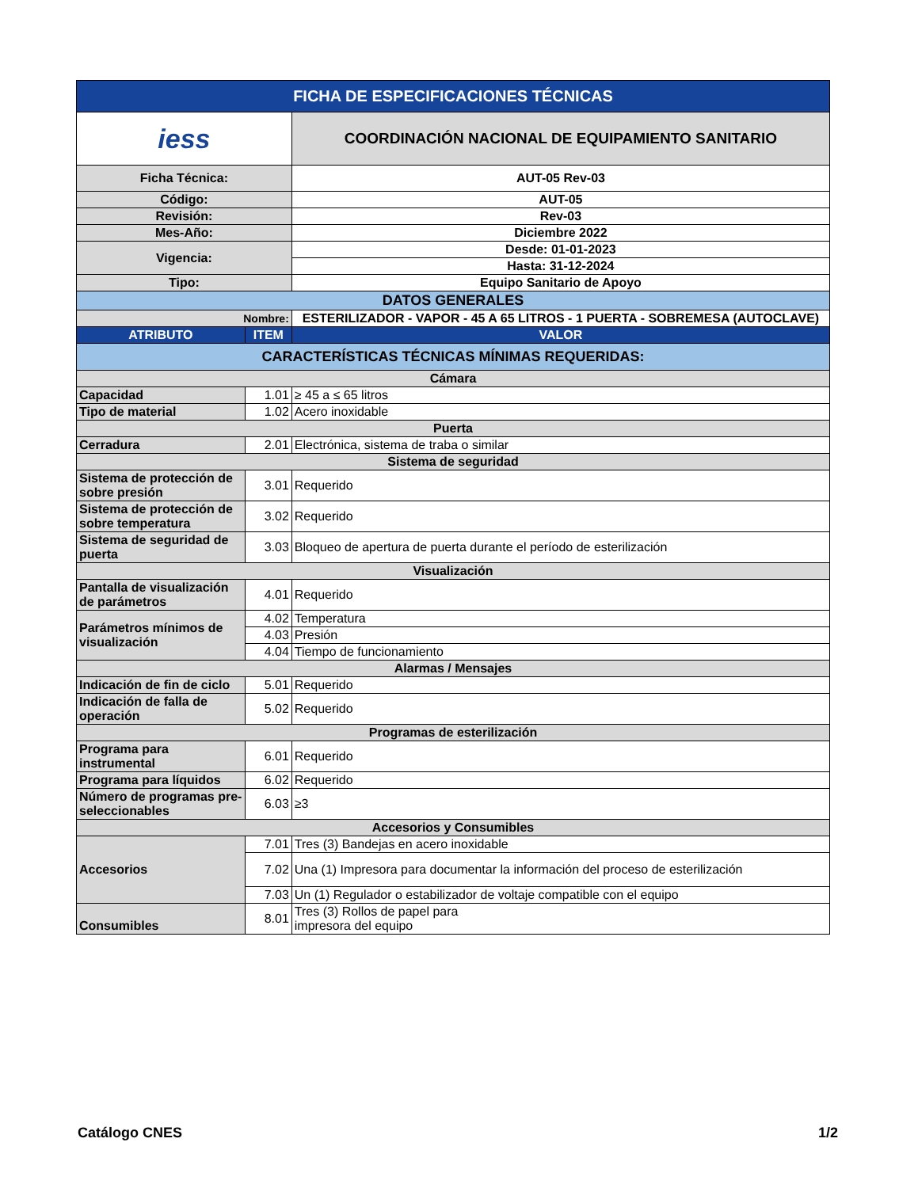| FICHA DE ESPECIFICACIONES TÉCNICAS | | |
| iess | | COORDINACIÓN NACIONAL DE EQUIPAMIENTO SANITARIO |
| Ficha Técnica: | | AUT-05 Rev-03 |
| Código: | | AUT-05 |
| Revisión: | | Rev-03 |
| Mes-Año: | | Diciembre 2022 |
| Vigencia: | | Desde: 01-01-2023 |
| | | Hasta: 31-12-2024 |
| Tipo: | | Equipo Sanitario de Apoyo |
| DATOS GENERALES | | |
| Nombre: | | ESTERILIZADOR - VAPOR - 45 A 65 LITROS - 1 PUERTA - SOBREMESA (AUTOCLAVE) |
| ATRIBUTO | ITEM | VALOR |
| CARACTERÍSTICAS TÉCNICAS MÍNIMAS REQUERIDAS: | | |
| Cámara | | |
| Capacidad | 1.01 | ≥ 45 a ≤ 65 litros |
| Tipo de material | 1.02 | Acero inoxidable |
| Puerta | | |
| Cerradura | 2.01 | Electrónica, sistema de traba o similar |
| Sistema de seguridad | | |
| Sistema de protección de sobre presión | 3.01 | Requerido |
| Sistema de protección de sobre temperatura | 3.02 | Requerido |
| Sistema de seguridad de puerta | 3.03 | Bloqueo de apertura de puerta durante el período de esterilización |
| Visualización | | |
| Pantalla de visualización de parámetros | 4.01 | Requerido |
| Parámetros mínimos de visualización | 4.02 | Temperatura |
| | 4.03 | Presión |
| | 4.04 | Tiempo de funcionamiento |
| Alarmas / Mensajes | | |
| Indicación de fin de ciclo | 5.01 | Requerido |
| Indicación de falla de operación | 5.02 | Requerido |
| Programas de esterilización | | |
| Programa para instrumental | 6.01 | Requerido |
| Programa para líquidos | 6.02 | Requerido |
| Número de programas pre-seleccionables | 6.03 | ≥3 |
| Accesorios y Consumibles | | |
| Accesorios | 7.01 | Tres (3) Bandejas en acero inoxidable |
| | 7.02 | Una (1) Impresora para documentar la información del proceso de esterilización |
| | 7.03 | Un (1) Regulador o estabilizador de voltaje compatible con el equipo |
| Consumibles | 8.01 | Tres (3) Rollos de papel para impresora del equipo |
Catálogo CNES 1/2